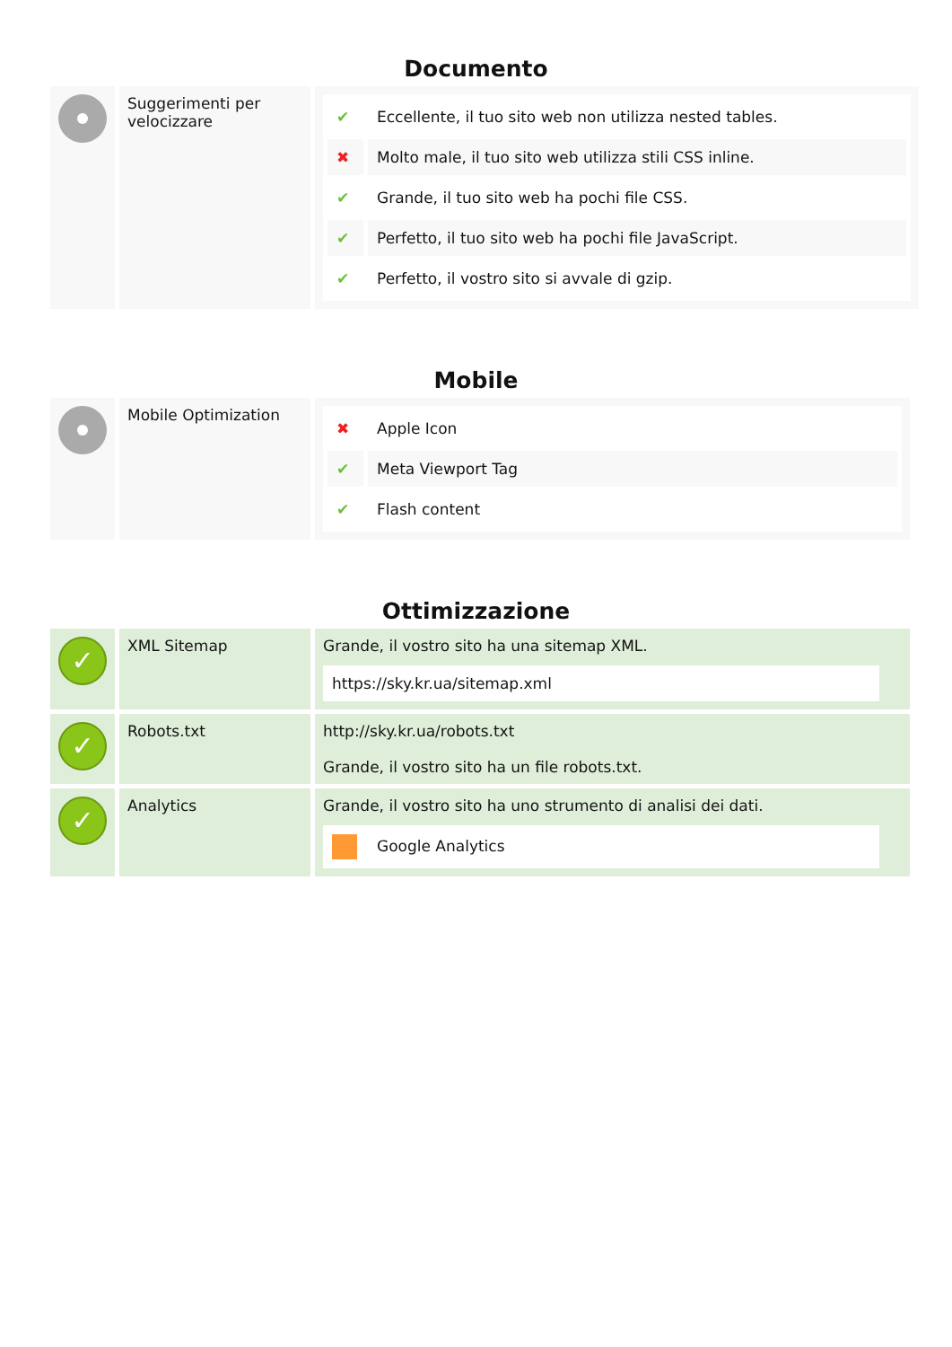Documento
| | Suggerimenti per velocizzare | / ✔ / Eccellente, il tuo sito web non utilizza nested tables. / / ✖ / Molto male, il tuo sito web utilizza stili CSS inline. / / ✔ / Grande, il tuo sito web ha pochi file CSS. / / ✔ / Perfetto, il tuo sito web ha pochi file JavaScript. / / ✔ / Perfetto, il vostro sito si avvale di gzip. / |
Mobile
| | Mobile Optimization | / ✖ / Apple Icon / / ✔ / Meta Viewport Tag / / ✔ / Flash content / |
Ottimizzazione
| ✓ | XML Sitemap | Grande, il vostro sito ha una sitemap XML. https://sky.kr.ua/sitemap.xml |
| ✓ | Robots.txt | http://sky.kr.ua/robots.txt Grande, il vostro sito ha un file robots.txt. |
| ✓ | Analytics | Grande, il vostro sito ha uno strumento di analisi dei dati. Google Analytics |